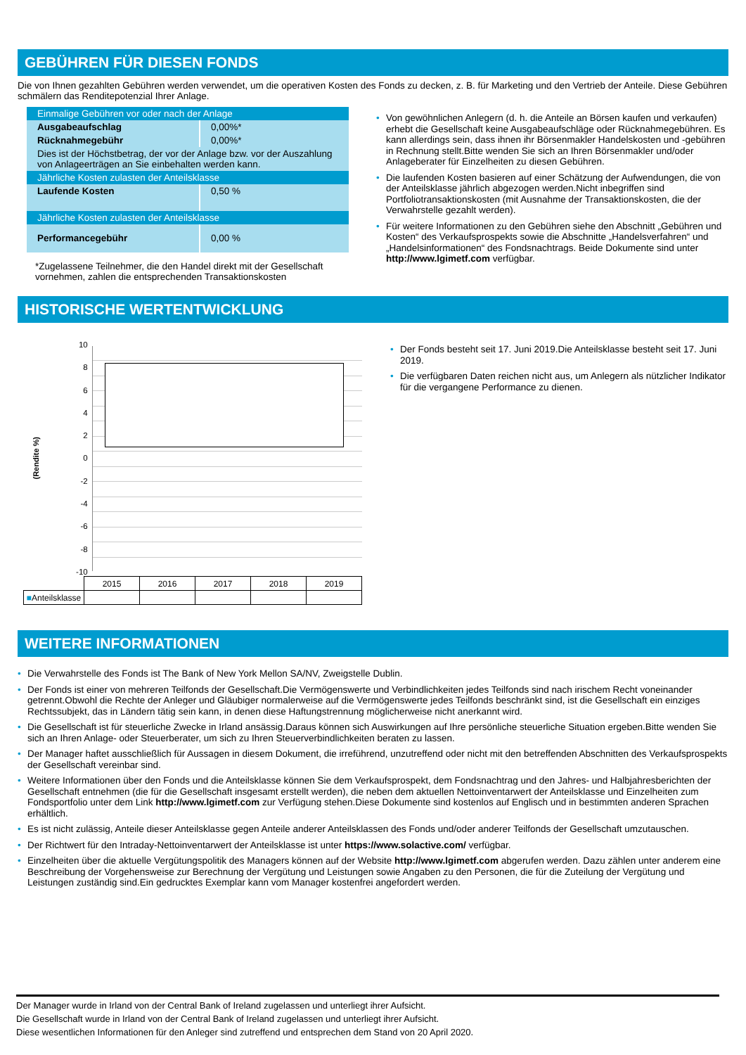GEBÜHREN FÜR DIESEN FONDS
Die von Ihnen gezahlten Gebühren werden verwendet, um die operativen Kosten des Fonds zu decken, z. B. für Marketing und den Vertrieb der Anteile. Diese Gebühren schmälern das Renditepotenzial Ihrer Anlage.
| Einmalige Gebühren vor oder nach der Anlage | |
| Ausgabeaufschlag | 0,00%* |
| Rücknahmegebühr | 0,00%* |
| Dies ist der Höchstbetrag, der vor der Anlage bzw. vor der Auszahlung von Anlageerträgen an Sie einbehalten werden kann. | |
| Jährliche Kosten zulasten der Anteilsklasse | |
| Laufende Kosten | 0,50 % |
| Jährliche Kosten zulasten der Anteilsklasse | |
| Performancegebühr | 0,00 % |
*Zugelassene Teilnehmer, die den Handel direkt mit der Gesellschaft vornehmen, zahlen die entsprechenden Transaktionskosten
• Von gewöhnlichen Anlegern (d. h. die Anteile an Börsen kaufen und verkaufen) erhebt die Gesellschaft keine Ausgabeaufschläge oder Rücknahmegebühren. Es kann allerdings sein, dass ihnen ihr Börsenmakler Handelskosten und -gebühren in Rechnung stellt.Bitte wenden Sie sich an Ihren Börsenmakler und/oder Anlageberater für Einzelheiten zu diesen Gebühren.
• Die laufenden Kosten basieren auf einer Schätzung der Aufwendungen, die von der Anteilsklasse jährlich abgezogen werden.Nicht inbegriffen sind Portfoliotransaktionskosten (mit Ausnahme der Transaktionskosten, die der Verwahrstelle gezahlt werden).
• Für weitere Informationen zu den Gebühren siehe den Abschnitt „Gebühren und Kosten“ des Verkaufsprospekts sowie die Abschnitte „Handelsverfahren“ und „Handelsinformationen“ des Fondsnachtrags. Beide Dokumente sind unter http://www.lgimetf.com verfügbar.
HISTORISCHE WERTENTWICKLUNG
(Rendite %)
10
86420
-2
-4
-6
-8
-10
| | 2015 | 2016 | 2017 | 2018 | 2019 |
| ■ Anteilsklasse | | | | | |
• Der Fonds besteht seit 17. Juni 2019.Die Anteilsklasse besteht seit 17. Juni 2019.
• Die verfügbaren Daten reichen nicht aus, um Anlegern als nützlicher Indikator für die vergangene Performance zu dienen.
WEITERE INFORMATIONEN
• Die Verwahrstelle des Fonds ist The Bank of New York Mellon SA/NV, Zweigstelle Dublin.
• Der Fonds ist einer von mehreren Teilfonds der Gesellschaft.Die Vermögenswerte und Verbindlichkeiten jedes Teilfonds sind nach irischem Recht voneinander getrennt.Obwohl die Rechte der Anleger und Gläubiger normalerweise auf die Vermögenswerte jedes Teilfonds beschränkt sind, ist die Gesellschaft ein einziges Rechtssubjekt, das in Ländern tätig sein kann, in denen diese Haftungstrennung möglicherweise nicht anerkannt wird.
• Die Gesellschaft ist für steuerliche Zwecke in Irland ansässig.Daraus können sich Auswirkungen auf Ihre persönliche steuerliche Situation ergeben.Bitte wenden Sie sich an Ihren Anlage- oder Steuerberater, um sich zu Ihren Steuerverbindlichkeiten beraten zu lassen.
• Der Manager haftet ausschließlich für Aussagen in diesem Dokument, die irreführend, unzutreffend oder nicht mit den betreffenden Abschnitten des Verkaufsprospekts der Gesellschaft vereinbar sind.
• Weitere Informationen über den Fonds und die Anteilsklasse können Sie dem Verkaufsprospekt, dem Fondsnachtrag und den Jahres- und Halbjahresberichten der Gesellschaft entnehmen (die für die Gesellschaft insgesamt erstellt werden), die neben dem aktuellen Nettoinventarwert der Anteilsklasse und Einzelheiten zum Fondsportfolio unter dem Link http://www.lgimetf.com zur Verfügung stehen.Diese Dokumente sind kostenlos auf Englisch und in bestimmten anderen Sprachen erhältlich.
• Es ist nicht zulässig, Anteile dieser Anteilsklasse gegen Anteile anderer Anteilsklassen des Fonds und/oder anderer Teilfonds der Gesellschaft umzutauschen.
• Der Richtwert für den Intraday-Nettoinventarwert der Anteilsklasse ist unter https://www.solactive.com/ verfügbar.
• Einzelheiten über die aktuelle Vergütungspolitik des Managers können auf der Website http://www.lgimetf.com abgerufen werden. Dazu zählen unter anderem eine Beschreibung der Vorgehensweise zur Berechnung der Vergütung und Leistungen sowie Angaben zu den Personen, die für die Zuteilung der Vergütung und Leistungen zuständig sind.Ein gedrucktes Exemplar kann vom Manager kostenfrei angefordert werden.
Der Manager wurde in Irland von der Central Bank of Ireland zugelassen und unterliegt ihrer Aufsicht.
Die Gesellschaft wurde in Irland von der Central Bank of Ireland zugelassen und unterliegt ihrer Aufsicht.
Diese wesentlichen Informationen für den Anleger sind zutreffend und entsprechen dem Stand von 20 April 2020.